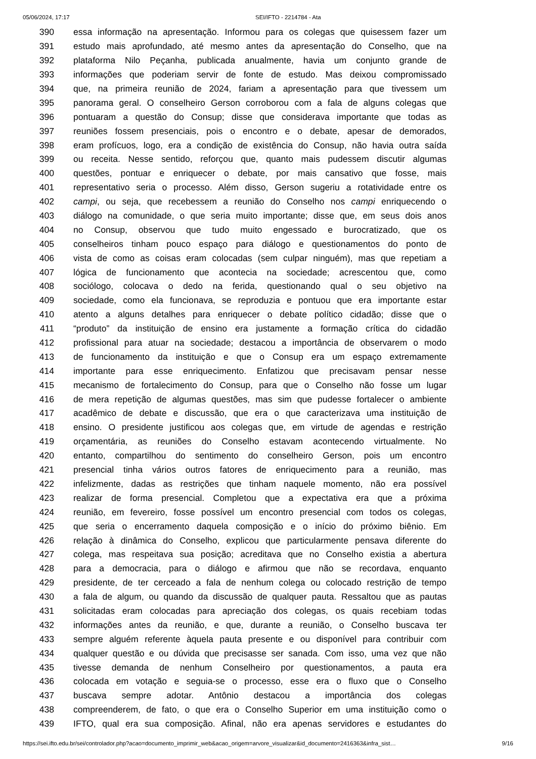05/06/2024, 17:17 SEI/IFTO - 2214784 - Ata
390 essa informação na apresentação. Informou para os colegas que quisessem fazer um
391 estudo mais aprofundado, até mesmo antes da apresentação do Conselho, que na
392 plataforma Nilo Peçanha, publicada anualmente, havia um conjunto grande de
393 informações que poderiam servir de fonte de estudo. Mas deixou compromissado
394 que, na primeira reunião de 2024, fariam a apresentação para que tivessem um
395 panorama geral. O conselheiro Gerson corroborou com a fala de alguns colegas que
396 pontuaram a questão do Consup; disse que considerava importante que todas as
397 reuniões fossem presenciais, pois o encontro e o debate, apesar de demorados,
398 eram profícuos, logo, era a condição de existência do Consup, não havia outra saída
399 ou receita. Nesse sentido, reforçou que, quanto mais pudessem discutir algumas
400 questões, pontuar e enriquecer o debate, por mais cansativo que fosse, mais
401 representativo seria o processo. Além disso, Gerson sugeriu a rotatividade entre os
402 campi, ou seja, que recebessem a reunião do Conselho nos campi enriquecendo o
403 diálogo na comunidade, o que seria muito importante; disse que, em seus dois anos
404 no Consup, observou que tudo muito engessado e burocratizado, que os
405 conselheiros tinham pouco espaço para diálogo e questionamentos do ponto de
406 vista de como as coisas eram colocadas (sem culpar ninguém), mas que repetiam a
407 lógica de funcionamento que acontecia na sociedade; acrescentou que, como
408 sociólogo, colocava o dedo na ferida, questionando qual o seu objetivo na
409 sociedade, como ela funcionava, se reproduzia e pontuou que era importante estar
410 atento a alguns detalhes para enriquecer o debate político cidadão; disse que o
411 “produto” da instituição de ensino era justamente a formação crítica do cidadão
412 profissional para atuar na sociedade; destacou a importância de observarem o modo
413 de funcionamento da instituição e que o Consup era um espaço extremamente
414 importante para esse enriquecimento. Enfatizou que precisavam pensar nesse
415 mecanismo de fortalecimento do Consup, para que o Conselho não fosse um lugar
416 de mera repetição de algumas questões, mas sim que pudesse fortalecer o ambiente
417 acadêmico de debate e discussão, que era o que caracterizava uma instituição de
418 ensino. O presidente justificou aos colegas que, em virtude de agendas e restrição
419 orçamentária, as reuniões do Conselho estavam acontecendo virtualmente. No
420 entanto, compartilhou do sentimento do conselheiro Gerson, pois um encontro
421 presencial tinha vários outros fatores de enriquecimento para a reunião, mas
422 infelizmente, dadas as restrições que tinham naquele momento, não era possível
423 realizar de forma presencial. Completou que a expectativa era que a próxima
424 reunião, em fevereiro, fosse possível um encontro presencial com todos os colegas,
425 que seria o encerramento daquela composição e o início do próximo biênio. Em
426 relação à dinâmica do Conselho, explicou que particularmente pensava diferente do
427 colega, mas respeitava sua posição; acreditava que no Conselho existia a abertura
428 para a democracia, para o diálogo e afirmou que não se recordava, enquanto
429 presidente, de ter cerceado a fala de nenhum colega ou colocado restrição de tempo
430 a fala de algum, ou quando da discussão de qualquer pauta. Ressaltou que as pautas
431 solicitadas eram colocadas para apreciação dos colegas, os quais recebiam todas
432 informações antes da reunião, e que, durante a reunião, o Conselho buscava ter
433 sempre alguém referente àquela pauta presente e ou disponível para contribuir com
434 qualquer questão e ou dúvida que precisasse ser sanada. Com isso, uma vez que não
435 tivesse demanda de nenhum Conselheiro por questionamentos, a pauta era
436 colocada em votação e seguia-se o processo, esse era o fluxo que o Conselho
437 buscava sempre adotar. Antônio destacou a importância dos colegas
438 compreenderem, de fato, o que era o Conselho Superior em uma instituição como o
439 IFTO, qual era sua composição. Afinal, não era apenas servidores e estudantes do
https://sei.ifto.edu.br/sei/controlador.php?acao=documento_imprimir_web&acao_origem=arvore_visualizar&id_documento=2416363&infra_sist… 9/16